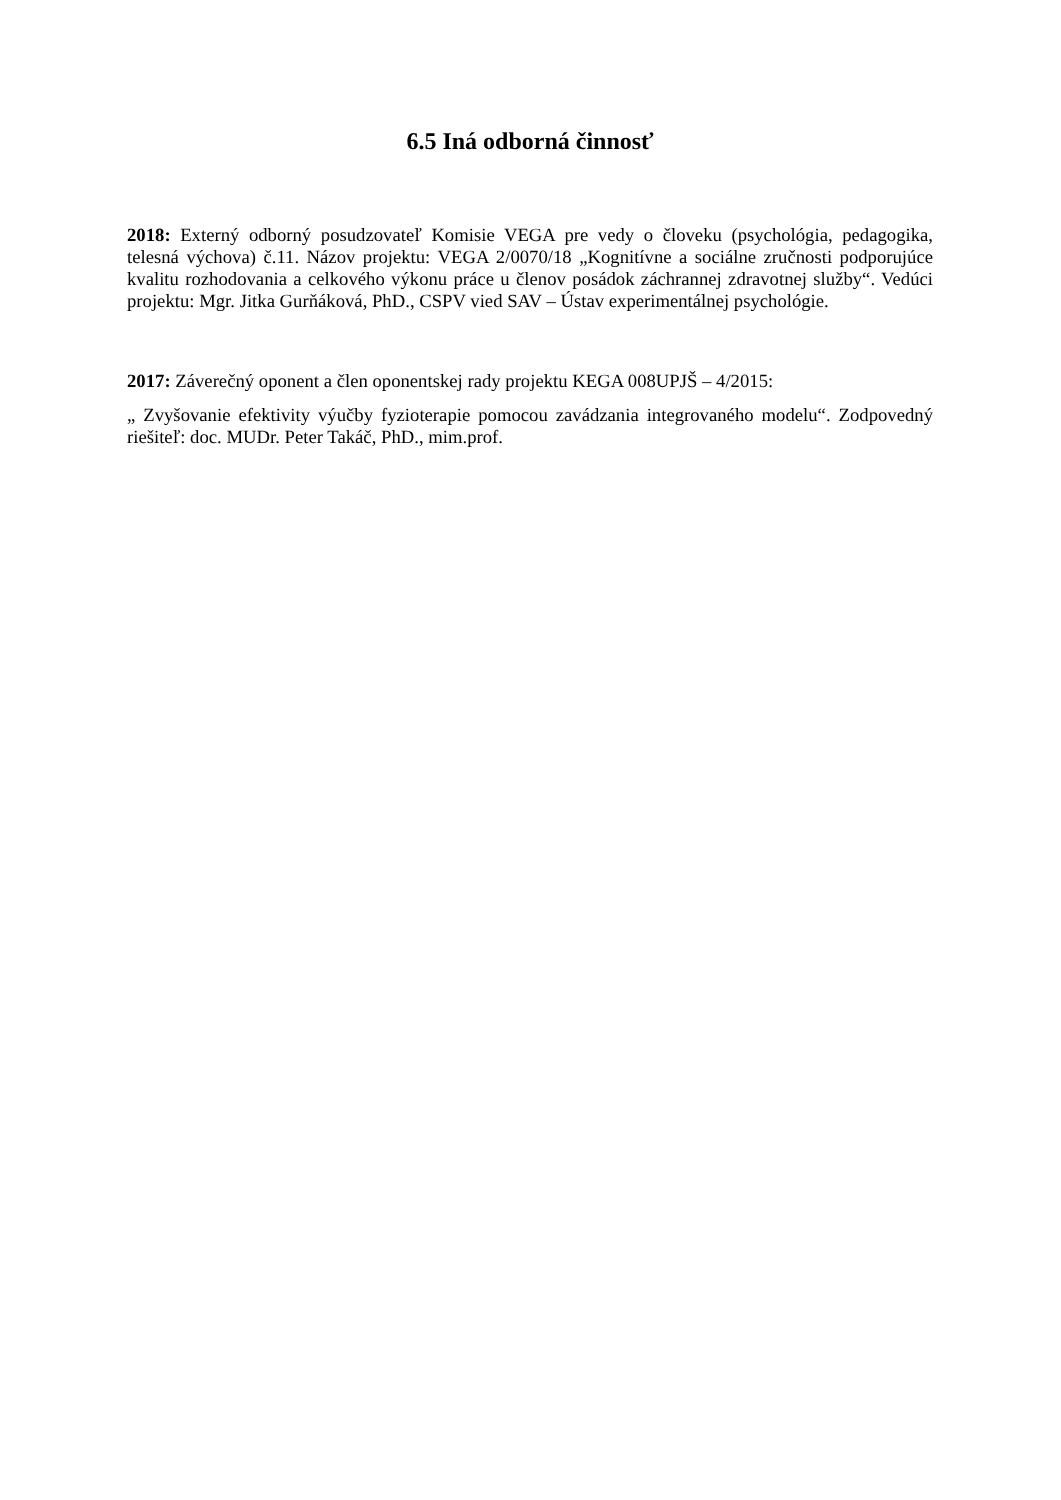6.5 Iná odborná činnosť
2018: Externý odborný posudzovateľ Komisie VEGA pre vedy o človeku (psychológia, pedagogika, telesná výchova) č.11. Názov projektu: VEGA 2/0070/18 „Kognitívne a sociálne zručnosti podporujúce kvalitu rozhodovania a celkového výkonu práce u členov posádok záchrannej zdravotnej služby“. Vedúci projektu: Mgr. Jitka Gurňáková, PhD., CSPV vied SAV – Ústav experimentálnej psychológie.
2017: Záverečný oponent a člen oponentskej rady projektu KEGA 008UPJŠ – 4/2015:
„ Zvyšovanie efektivity výučby fyzioterapie pomocou zavádzania integrovaného modelu“. Zodpovedný riešiteľ: doc. MUDr. Peter Takáč, PhD., mim.prof.